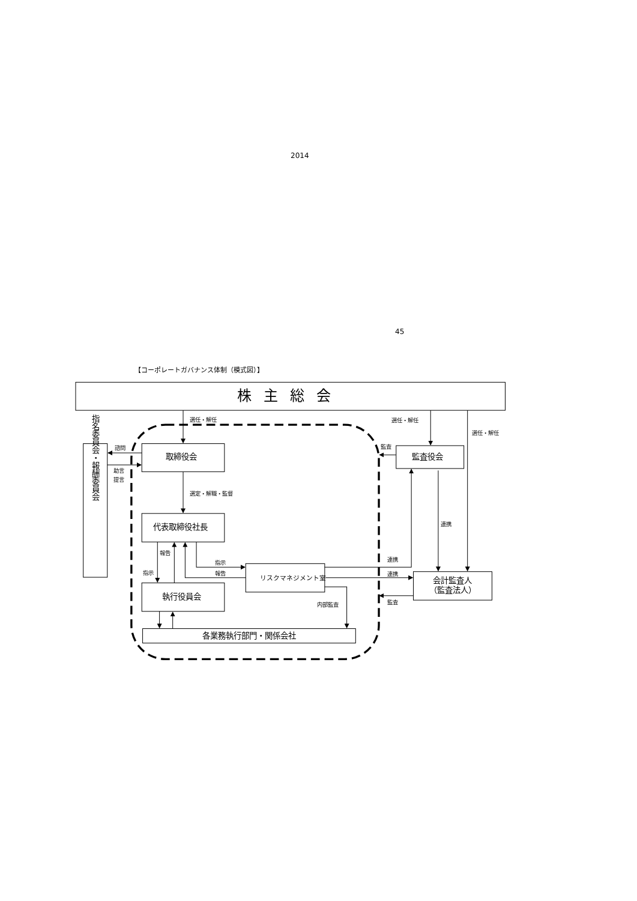2014
45
【コーポレートガバナンス体制（模式図）】
株主総会
選任・解任
選任・解任
選任・解任
諮問
取締役会
監査
監査役会
助言
提言
選定・解職・監督
連携
代表取締役社長
報告
指示
連携
指示
報告
リスクマネジメント室
連携
会計監査人
（監査法人）
執行役員会
監査
内部監査
各業務執行部門・関係会社
指名委員会・報酬委員会